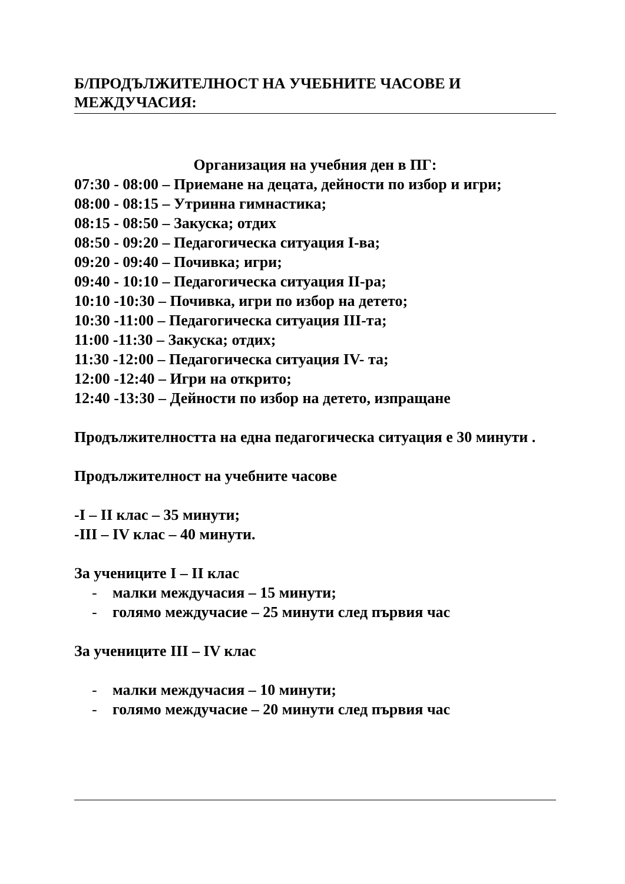Б/ПРОДЪЛЖИТЕЛНОСТ НА УЧЕБНИТЕ ЧАСОВЕ И МЕЖДУЧАСИЯ:
Организация на учебния ден в ПГ:
07:30 - 08:00 – Приемане на децата, дейности по избор и игри;
08:00 - 08:15 – Утринна гимнастика;
08:15 - 08:50 – Закуска; отдих
08:50 - 09:20 – Педагогическа ситуация І-ва;
09:20 - 09:40 – Почивка; игри;
09:40 - 10:10 – Педагогическа ситуация ІІ-ра;
10:10 -10:30 – Почивка, игри по избор на детето;
10:30 -11:00 – Педагогическа ситуация ІІІ-та;
11:00 -11:30 – Закуска; отдих;
11:30 -12:00 – Педагогическа ситуация ІV- та;
12:00 -12:40 – Игри на открито;
12:40 -13:30 – Дейности по избор на детето, изпращане
Продължителността на една педагогическа ситуация е 30 минути .
Продължителност на учебните часове
-I – II клас – 35 минути;
-III – IV клас – 40 минути.
За учениците I – II клас
- малки междучасия – 15 минути;
- голямо междучасие – 25 минути след първия час
За учениците III – IV клас
- малки междучасия – 10 минути;
- голямо междучасие – 20 минути след първия час